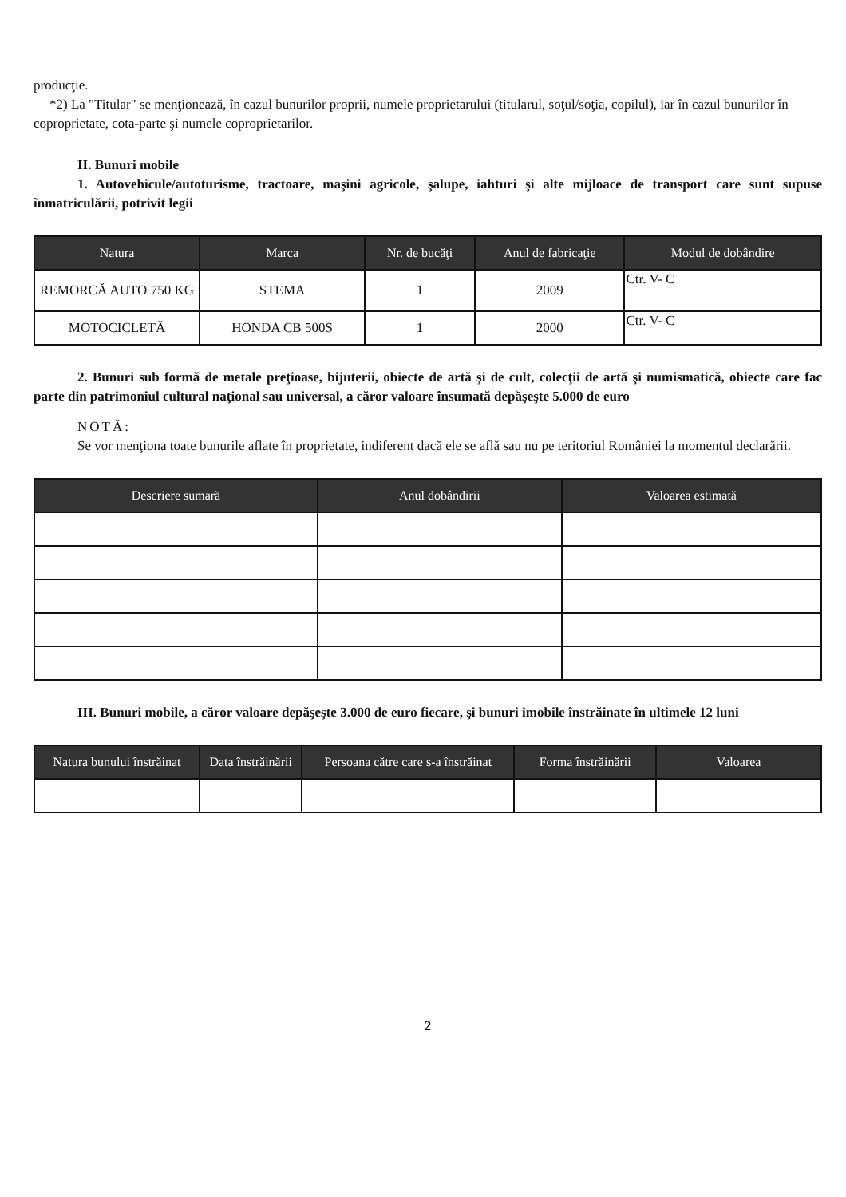producţie.
*2) La "Titular" se menţionează, în cazul bunurilor proprii, numele proprietarului (titularul, soţul/soţia, copilul), iar în cazul bunurilor în coproprietate, cota-parte şi numele coproprietarilor.
II. Bunuri mobile
1. Autovehicule/autoturisme, tractoare, maşini agricole, şalupe, iahturi şi alte mijloace de transport care sunt supuse înmatriculării, potrivit legii
| Natura | Marca | Nr. de bucăţi | Anul de fabricaţie | Modul de dobândire |
| --- | --- | --- | --- | --- |
| REMORCĂ AUTO 750 KG | STEMA | 1 | 2009 | Ctr. V- C |
| MOTOCICLETĂ | HONDA CB 500S | 1 | 2000 | Ctr. V- C |
2. Bunuri sub formă de metale preţioase, bijuterii, obiecte de artă şi de cult, colecţii de artă şi numismatică, obiecte care fac parte din patrimoniul cultural naţional sau universal, a căror valoare însumată depăşeşte 5.000 de euro
NOTĂ:
Se vor menţiona toate bunurile aflate în proprietate, indiferent dacă ele se află sau nu pe teritoriul României la momentul declarării.
| Descriere sumară | Anul dobândirii | Valoarea estimată |
| --- | --- | --- |
III. Bunuri mobile, a căror valoare depăşeşte 3.000 de euro fiecare, şi bunuri imobile înstrăinate în ultimele 12 luni
| Natura bunului înstrăinat | Data înstrăinării | Persoana către care s-a înstrăinat | Forma înstrăinării | Valoarea |
| --- | --- | --- | --- | --- |
2